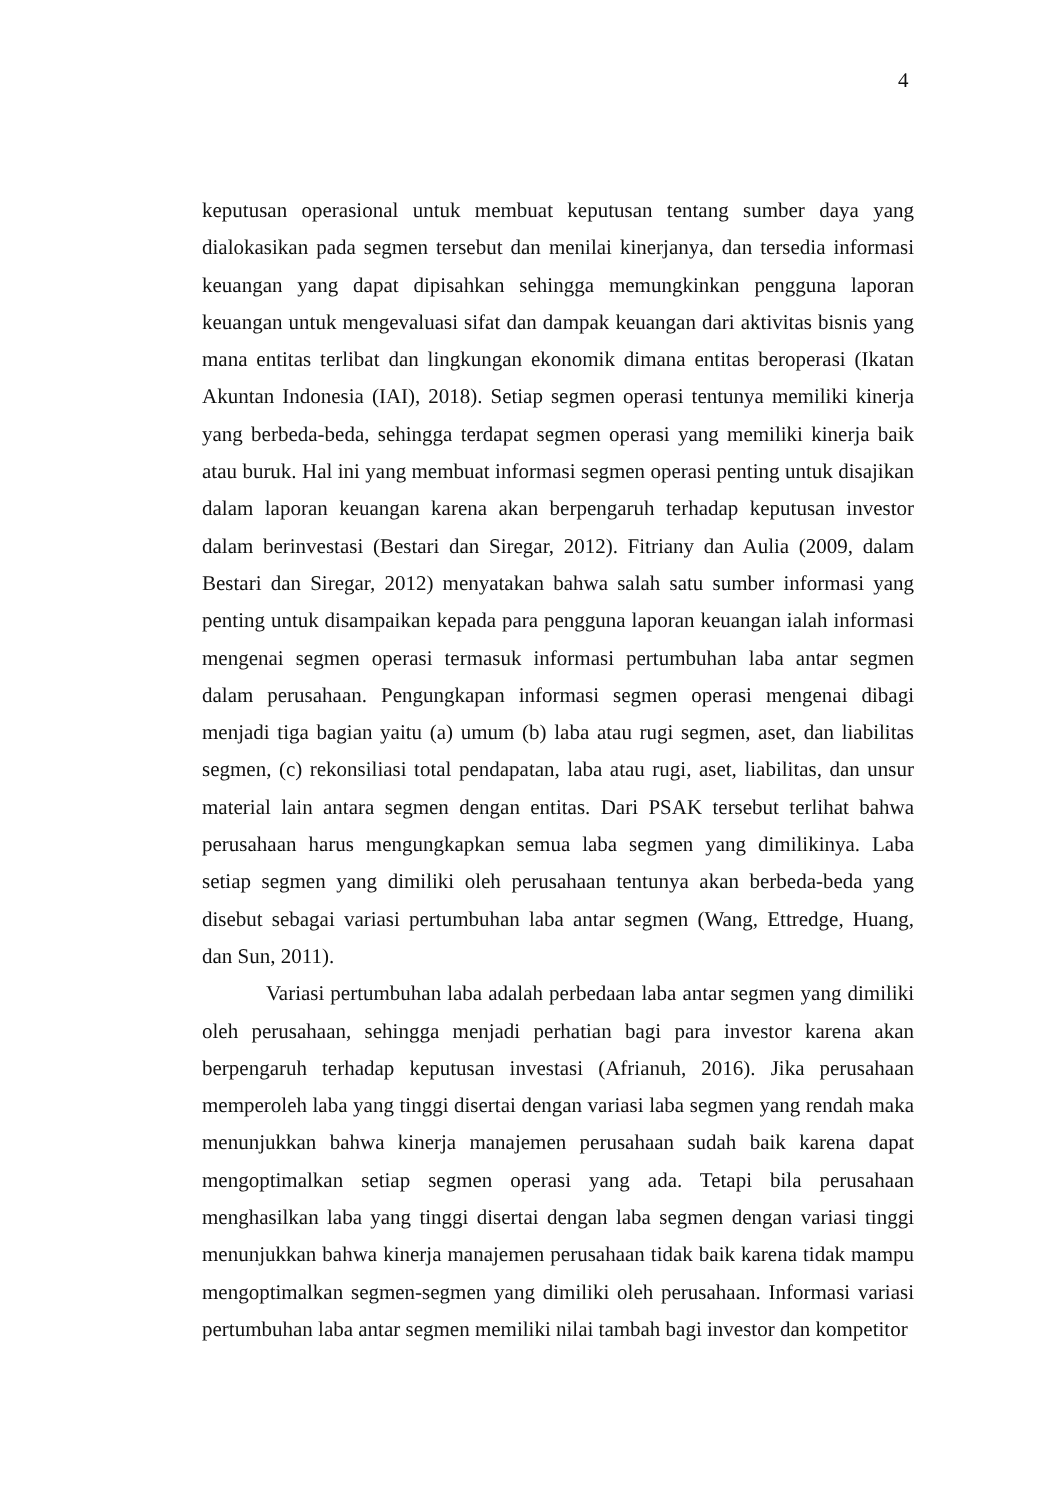4
keputusan operasional untuk membuat keputusan tentang sumber daya yang dialokasikan pada segmen tersebut dan menilai kinerjanya, dan tersedia informasi keuangan yang dapat dipisahkan sehingga memungkinkan pengguna laporan keuangan untuk mengevaluasi sifat dan dampak keuangan dari aktivitas bisnis yang mana entitas terlibat dan lingkungan ekonomik dimana entitas beroperasi (Ikatan Akuntan Indonesia (IAI), 2018). Setiap segmen operasi tentunya memiliki kinerja yang berbeda-beda, sehingga terdapat segmen operasi yang memiliki kinerja baik atau buruk. Hal ini yang membuat informasi segmen operasi penting untuk disajikan dalam laporan keuangan karena akan berpengaruh terhadap keputusan investor dalam berinvestasi (Bestari dan Siregar, 2012). Fitriany dan Aulia (2009, dalam Bestari dan Siregar, 2012) menyatakan bahwa salah satu sumber informasi yang penting untuk disampaikan kepada para pengguna laporan keuangan ialah informasi mengenai segmen operasi termasuk informasi pertumbuhan laba antar segmen dalam perusahaan. Pengungkapan informasi segmen operasi mengenai dibagi menjadi tiga bagian yaitu (a) umum (b) laba atau rugi segmen, aset, dan liabilitas segmen, (c) rekonsiliasi total pendapatan, laba atau rugi, aset, liabilitas, dan unsur material lain antara segmen dengan entitas. Dari PSAK tersebut terlihat bahwa perusahaan harus mengungkapkan semua laba segmen yang dimilikinya. Laba setiap segmen yang dimiliki oleh perusahaan tentunya akan berbeda-beda yang disebut sebagai variasi pertumbuhan laba antar segmen (Wang, Ettredge, Huang, dan Sun, 2011).
Variasi pertumbuhan laba adalah perbedaan laba antar segmen yang dimiliki oleh perusahaan, sehingga menjadi perhatian bagi para investor karena akan berpengaruh terhadap keputusan investasi (Afrianuh, 2016). Jika perusahaan memperoleh laba yang tinggi disertai dengan variasi laba segmen yang rendah maka menunjukkan bahwa kinerja manajemen perusahaan sudah baik karena dapat mengoptimalkan setiap segmen operasi yang ada. Tetapi bila perusahaan menghasilkan laba yang tinggi disertai dengan laba segmen dengan variasi tinggi menunjukkan bahwa kinerja manajemen perusahaan tidak baik karena tidak mampu mengoptimalkan segmen-segmen yang dimiliki oleh perusahaan. Informasi variasi pertumbuhan laba antar segmen memiliki nilai tambah bagi investor dan kompetitor